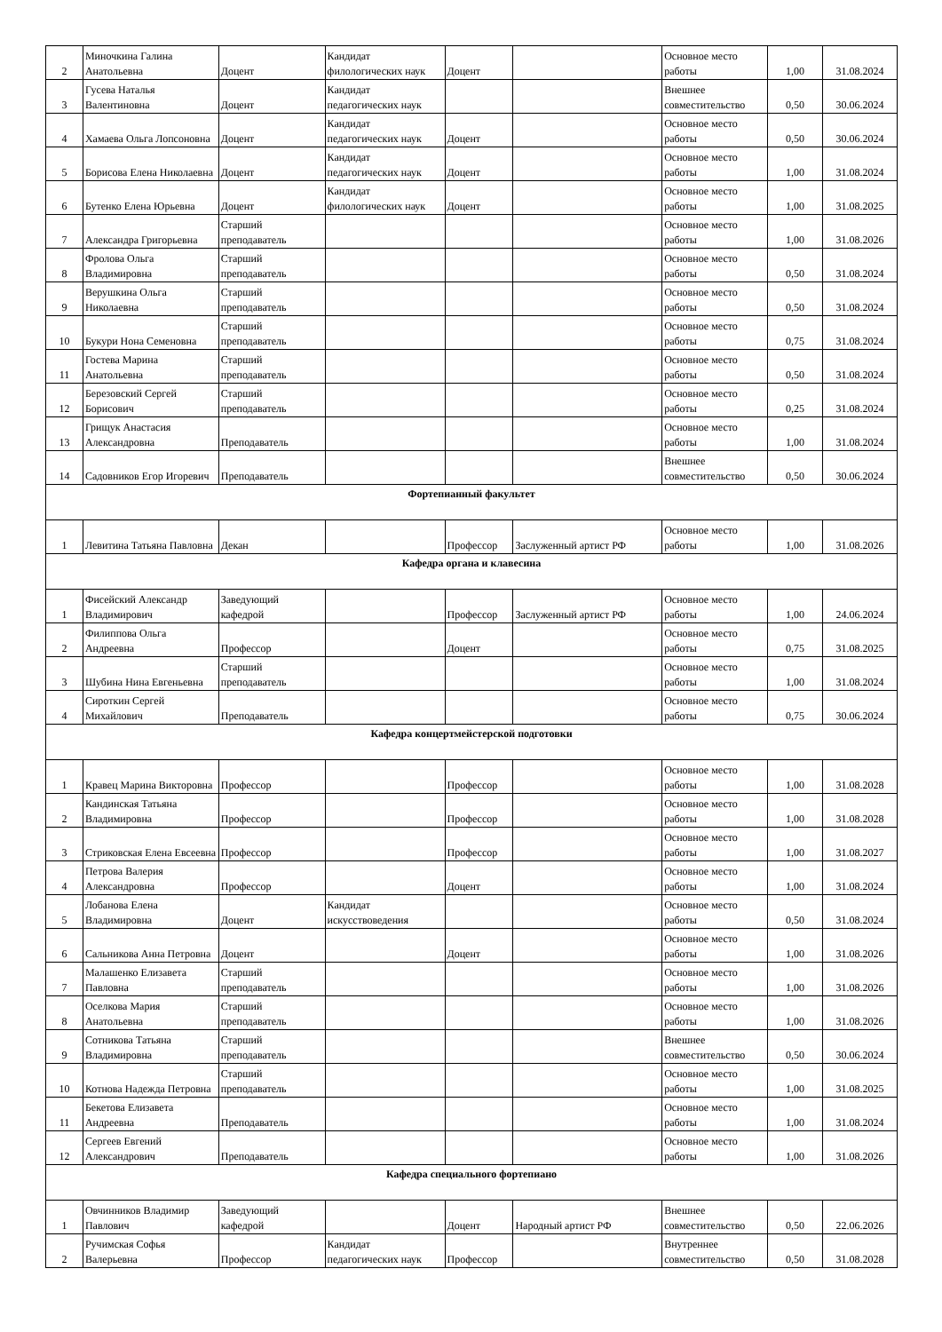| 2 | Миночкина Галина Анатольевна | Доцент | Кандидат филологических наук | Доцент | | Основное место работы | 1,00 | 31.08.2024 |
| 3 | Гусева Наталья Валентиновна | Доцент | Кандидат педагогических наук | | | Внешнее совместительство | 0,50 | 30.06.2024 |
| 4 | Хамаева Ольга Лопсоновна | Доцент | Кандидат педагогических наук | Доцент | | Основное место работы | 0,50 | 30.06.2024 |
| 5 | Борисова Елена Николаевна | Доцент | Кандидат педагогических наук | Доцент | | Основное место работы | 1,00 | 31.08.2024 |
| 6 | Бутенко Елена Юрьевна | Доцент | Кандидат филологических наук | Доцент | | Основное место работы | 1,00 | 31.08.2025 |
| 7 | Александра Григорьевна | Старший преподаватель | | | | Основное место работы | 1,00 | 31.08.2026 |
| 8 | Фролова Ольга Владимировна | Старший преподаватель | | | | Основное место работы | 0,50 | 31.08.2024 |
| 9 | Верушкина Ольга Николаевна | Старший преподаватель | | | | Основное место работы | 0,50 | 31.08.2024 |
| 10 | Букури Нона Семеновна | Старший преподаватель | | | | Основное место работы | 0,75 | 31.08.2024 |
| 11 | Гостева Марина Анатольевна | Старший преподаватель | | | | Основное место работы | 0,50 | 31.08.2024 |
| 12 | Березовский Сергей Борисович | Старший преподаватель | | | | Основное место работы | 0,25 | 31.08.2024 |
| 13 | Грищук Анастасия Александровна | Преподаватель | | | | Основное место работы | 1,00 | 31.08.2024 |
| 14 | Садовников Егор Игоревич | Преподаватель | | | | Внешнее совместительство | 0,50 | 30.06.2024 |
| Фортепианный факультет | | | | | | | | |
| 1 | Левитина Татьяна Павловна | Декан | | Профессор | Заслуженный артист РФ | Основное место работы | 1,00 | 31.08.2026 |
| Кафедра органа и клавесина | | | | | | | | |
| 1 | Фисейский Александр Владимирович | Заведующий кафедрой | | Профессор | Заслуженный артист РФ | Основное место работы | 1,00 | 24.06.2024 |
| 2 | Филиппова Ольга Андреевна | Профессор | | Доцент | | Основное место работы | 0,75 | 31.08.2025 |
| 3 | Шубина Нина Евгеньевна | Старший преподаватель | | | | Основное место работы | 1,00 | 31.08.2024 |
| 4 | Сироткин Сергей Михайлович | Преподаватель | | | | Основное место работы | 0,75 | 30.06.2024 |
| Кафедра концертмейстерской подготовки | | | | | | | | |
| 1 | Кравец Марина Викторовна | Профессор | | Профессор | | Основное место работы | 1,00 | 31.08.2028 |
| 2 | Кандинская Татьяна Владимировна | Профессор | | Профессор | | Основное место работы | 1,00 | 31.08.2028 |
| 3 | Стриковская Елена Евсеевна | Профессор | | Профессор | | Основное место работы | 1,00 | 31.08.2027 |
| 4 | Петрова Валерия Александровна | Профессор | | Доцент | | Основное место работы | 1,00 | 31.08.2024 |
| 5 | Лобанова Елена Владимировна | Доцент | Кандидат искусствоведения | | | Основное место работы | 0,50 | 31.08.2024 |
| 6 | Сальникова Анна Петровна | Доцент | | Доцент | | Основное место работы | 1,00 | 31.08.2026 |
| 7 | Малашенко Елизавета Павловна | Старший преподаватель | | | | Основное место работы | 1,00 | 31.08.2026 |
| 8 | Оселкова Мария Анатольевна | Старший преподаватель | | | | Основное место работы | 1,00 | 31.08.2026 |
| 9 | Сотникова Татьяна Владимировна | Старший преподаватель | | | | Внешнее совместительство | 0,50 | 30.06.2024 |
| 10 | Котнова Надежда Петровна | Старший преподаватель | | | | Основное место работы | 1,00 | 31.08.2025 |
| 11 | Бекетова Елизавета Андреевна | Преподаватель | | | | Основное место работы | 1,00 | 31.08.2024 |
| 12 | Сергеев Евгений Александрович | Преподаватель | | | | Основное место работы | 1,00 | 31.08.2026 |
| Кафедра специального фортепиано | | | | | | | | |
| 1 | Овчинников Владимир Павлович | Заведующий кафедрой | | Доцент | Народный артист РФ | Внешнее совместительство | 0,50 | 22.06.2026 |
| 2 | Ручимская Софья Валерьевна | Профессор | Кандидат педагогических наук | Профессор | | Внутреннее совместительство | 0,50 | 31.08.2028 |